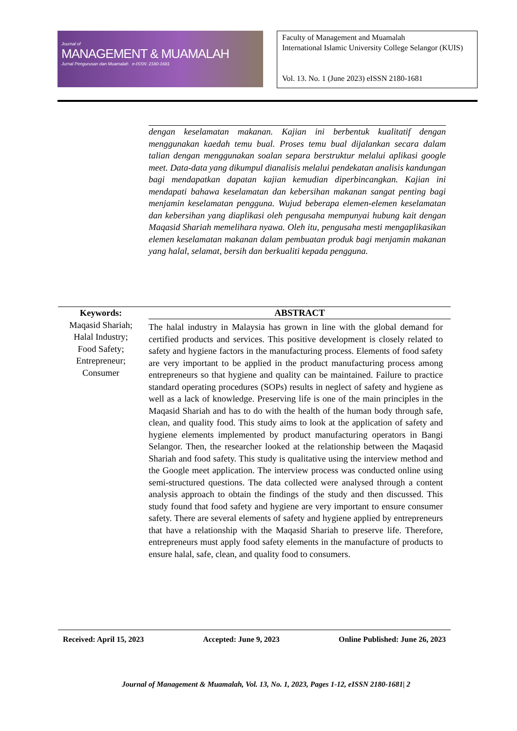Journal of
MANAGEMENT & MUAMALAH
Jurnal Pengurusan dan Muamalah e-ISSN: 2180-1681
Faculty of Management and Muamalah
International Islamic University College Selangor (KUIS)
Vol. 13. No. 1 (June 2023) eISSN 2180-1681
dengan keselamatan makanan. Kajian ini berbentuk kualitatif dengan menggunakan kaedah temu bual. Proses temu bual dijalankan secara dalam talian dengan menggunakan soalan separa berstruktur melalui aplikasi google meet. Data-data yang dikumpul dianalisis melalui pendekatan analisis kandungan bagi mendapatkan dapatan kajian kemudian diperbincangkan. Kajian ini mendapati bahawa keselamatan dan kebersihan makanan sangat penting bagi menjamin keselamatan pengguna. Wujud beberapa elemen-elemen keselamatan dan kebersihan yang diaplikasi oleh pengusaha mempunyai hubung kait dengan Maqasid Shariah memelihara nyawa. Oleh itu, pengusaha mesti mengaplikasikan elemen keselamatan makanan dalam pembuatan produk bagi menjamin makanan yang halal, selamat, bersih dan berkualiti kepada pengguna.
Keywords:
Maqasid Shariah;
Halal Industry;
Food Safety;
Entrepreneur;
Consumer
ABSTRACT
The halal industry in Malaysia has grown in line with the global demand for certified products and services. This positive development is closely related to safety and hygiene factors in the manufacturing process. Elements of food safety are very important to be applied in the product manufacturing process among entrepreneurs so that hygiene and quality can be maintained. Failure to practice standard operating procedures (SOPs) results in neglect of safety and hygiene as well as a lack of knowledge. Preserving life is one of the main principles in the Maqasid Shariah and has to do with the health of the human body through safe, clean, and quality food. This study aims to look at the application of safety and hygiene elements implemented by product manufacturing operators in Bangi Selangor. Then, the researcher looked at the relationship between the Maqasid Shariah and food safety. This study is qualitative using the interview method and the Google meet application. The interview process was conducted online using semi-structured questions. The data collected were analysed through a content analysis approach to obtain the findings of the study and then discussed. This study found that food safety and hygiene are very important to ensure consumer safety. There are several elements of safety and hygiene applied by entrepreneurs that have a relationship with the Maqasid Shariah to preserve life. Therefore, entrepreneurs must apply food safety elements in the manufacture of products to ensure halal, safe, clean, and quality food to consumers.
Received: April 15, 2023 Accepted: June 9, 2023 Online Published: June 26, 2023
Journal of Management & Muamalah, Vol. 13, No. 1, 2023, Pages 1-12, eISSN 2180-1681| 2